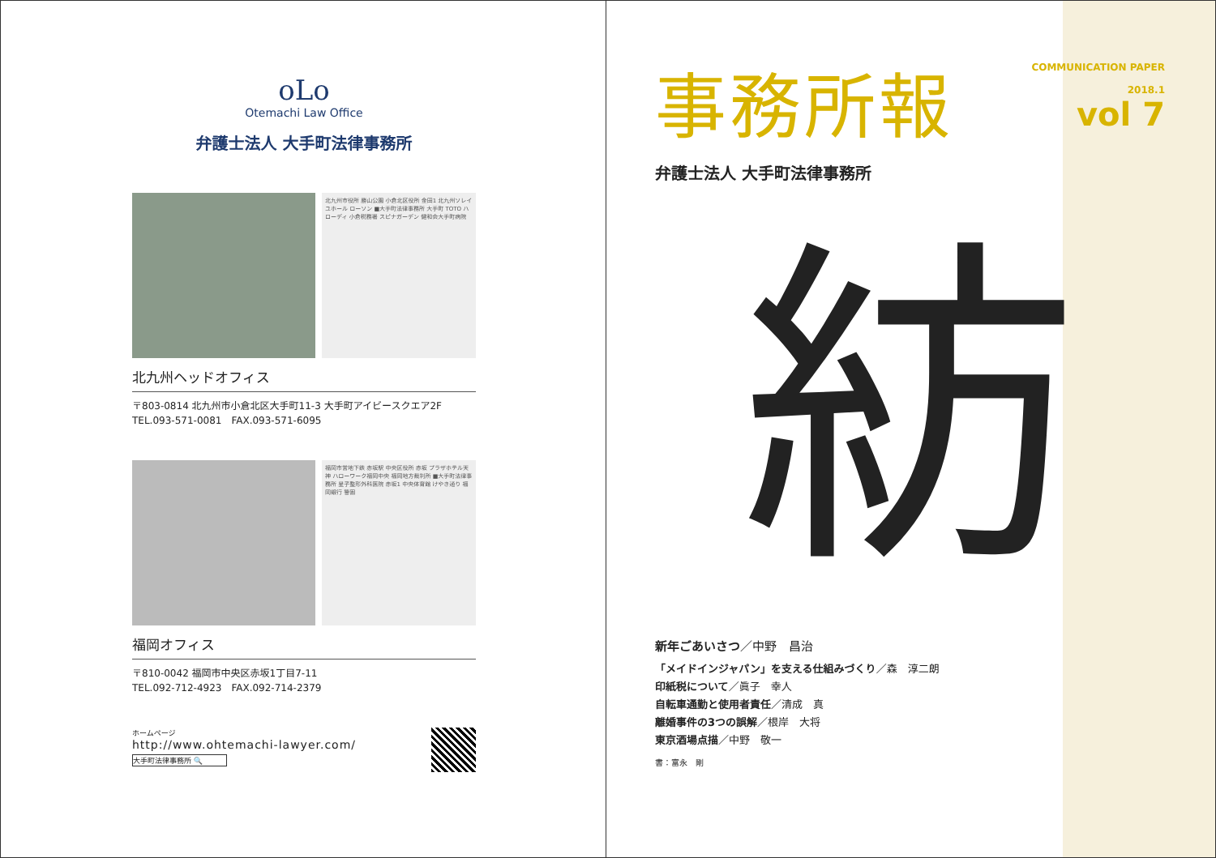oLo
Otemachi Law Office
弁護士法人 大手町法律事務所
北九州市役所 勝山公園 小倉北区役所 金田1 北九州ソレイユホール ローソン ■大手町法律事務所 大手町 TOTO ハローディ 小倉税務署 スピナガーデン 健和会大手町病院
北九州ヘッドオフィス
〒803-0814 北九州市小倉北区大手町11-3 大手町アイビースクエア2F
TEL.093-571-0081　FAX.093-571-6095
福岡市営地下鉄 赤坂駅 中央区役所 赤坂 プラザホテル天神 ハローワーク福岡中央 福岡地方裁判所 ■大手町法律事務所 星子整形外科医院 赤坂1 中央体育館 けやき通り 福岡銀行 警固
福岡オフィス
〒810-0042 福岡市中央区赤坂1丁目7-11
TEL.092-712-4923　FAX.092-714-2379
ホームページ
http://www.ohtemachi-lawyer.com/
大手町法律事務所 🔍
事務所報
COMMUNICATION PAPER
2018.1
vol 7
弁護士法人 大手町法律事務所
紡
新年ごあいさつ／中野　昌治
「メイドインジャパン」を支える仕組みづくり／森　淳二朗
印紙税について／眞子　幸人
自転車通勤と使用者責任／清成　真
離婚事件の3つの誤解／根岸　大将
東京酒場点描／中野　敬一
書：富永　剛